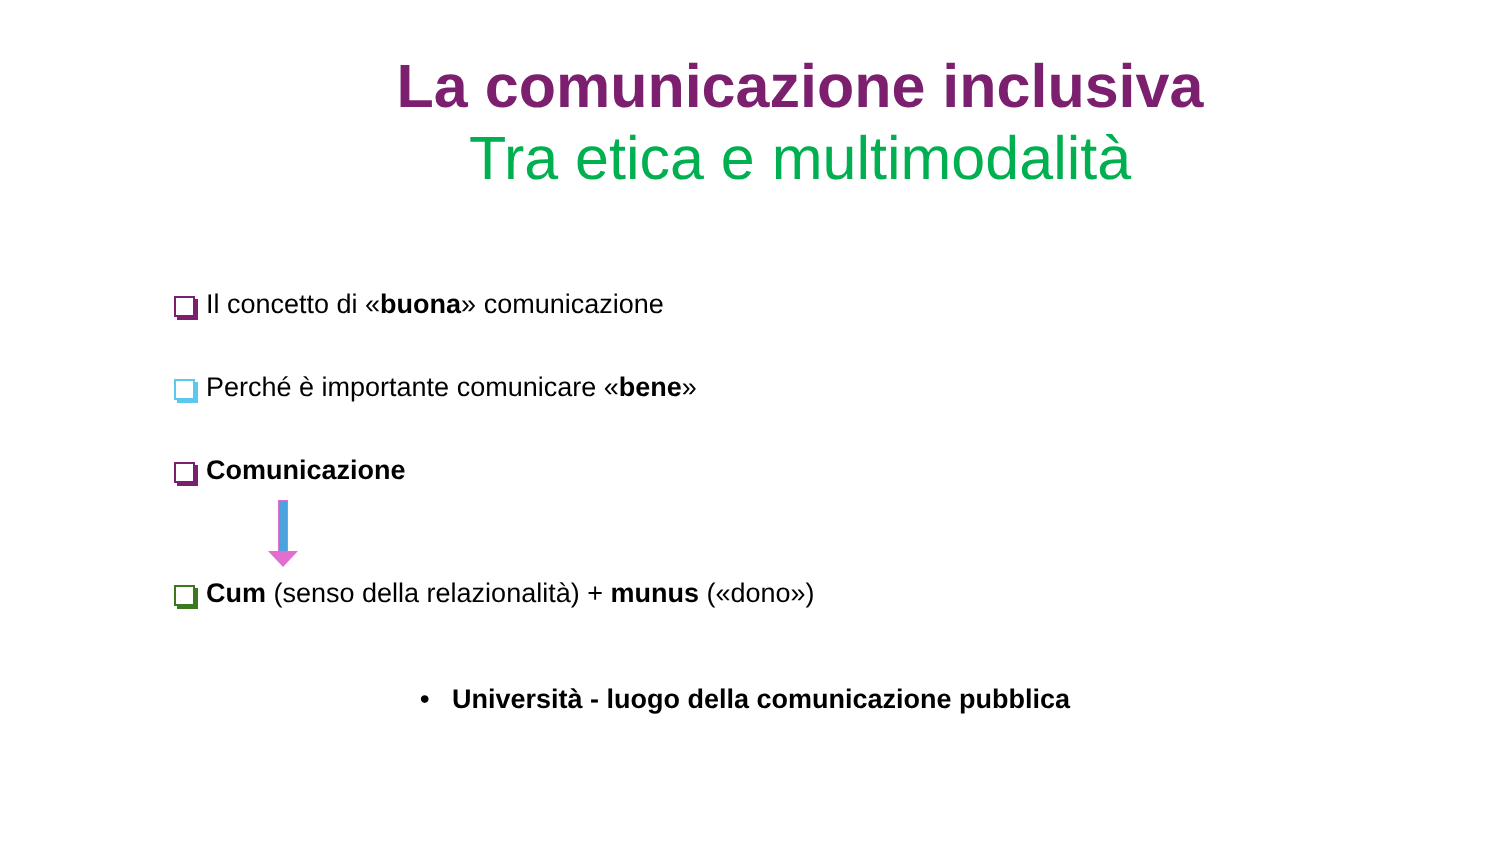La comunicazione inclusiva
Tra etica e multimodalità
Il concetto di «buona» comunicazione
Perché è importante comunicare «bene»
Comunicazione
Cum (senso della relazionalità) + munus («dono»)
• Università - luogo della comunicazione pubblica